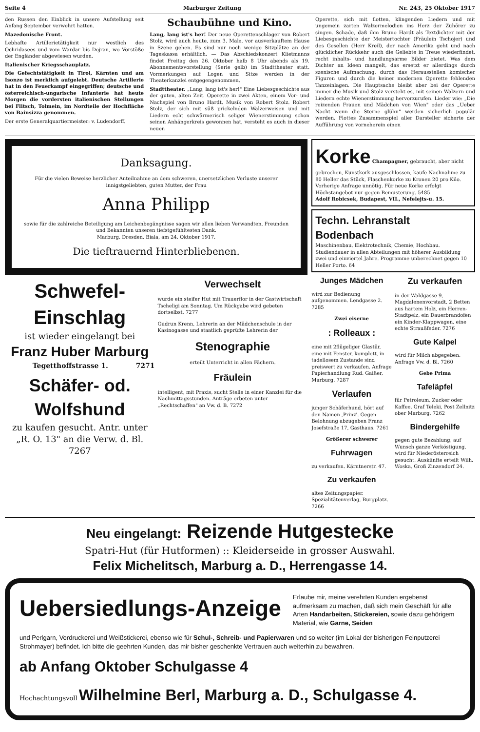Seite 4 Marburger Zeitung Nr. 243, 25 Oktober 1917
den Russen den Einblick in unsere Aufstellung seit Anfang September verwehrt hatten.
Mazedonische Front.
Lebhafte Artillerietätigkeit nur westlich des Ochridasees und vom Wardar bis Dojran, wo Vorstöße der Engländer abgewiesen wurden.
Italienischer Kriegsschauplatz.
Die Gefechtstätigkeit in Tirol, Kärnten und am Isonzo ist merklich aufgelebt. Deutsche Artillerie hat in den Feuerkampf eingegriffen; deutsche und österreichisch-ungarische Infanterie hat heute Morgen die vordersten italienischen Stellungen bei Flitsch, Tolmein, im Nordteile der Hochfläche von Bainsizza genommen.
Der erste Generalquartiermeister: v. Ludendorff.
Schaubühne und Kino.
Lang, lang ist's her! Der neue Operettenschlager von Robert Stolz, wird auch heute, zum 3. Male, vor ausverkauftem Hause in Szene gehen. Es sind nur noch wenige Sitzplätze an der Tageskassa erhältlich. — Das Abschiedskonzert Klietmanns findet Freitag den 26. Oktober halb 8 Uhr abends als 19. Abonnementsvorstellung (Serie gelb) im Stadttheater statt. Vormerkungen auf Logen und Sitze werden in der Theaterkanzlei entgegengenommen.
Stadttheater. „Lang, lang ist's her!" Eine Liebesgeschichte aus der guten, alten Zeit. Operette in zwei Akten, einem Vor- und Nachspiel von Bruno Hardt. Musik von Robert Stolz. Robert Stolz, der sich mit süß prickelnden Walzerweisen und mit Liedern echt schwärmerisch seliger Wienerstimmung schon seinen Anhängerkreis gewonnen hat, versteht es auch in dieser neuen
Operette, sich mit flotten, klingenden Liedern und mit ungemein zarten Walzermelodien ins Herz der Zuhörer zu singen. Schade, daß ihm Bruno Hardt als Textdichter mit der Liebesgeschichte der Meistertochter (Fräulein Tschojer) und des Gesellen (Herr Kreil), der nach Amerika geht und nach glücklicher Rückkehr auch die Geliebte in Treue wiederfindet, recht inhalts- und handlungsarme Bilder bietet. Was dem Dichter an Ideen mangelt, das ersetzt er allerdings durch szenische Aufmachung, durch das Herausstellen komischer Figuren und durch die keiner modernen Operette fehlenden Tanzeinlagen. Die Hauptsache bleibt aber bei der Operette immer die Musik und Stolz versteht es, mit seinen Walzern und Liedern echte Wienerstimmung hervorzurufen. Lieder wie: „Die reizenden Frauen und Mädchen von Wien" oder das „Ueber Nacht wenn die Sterne glühn" werden sicherlich populär werden. Flottes Zusammenspiel aller Darsteller sicherte der Aufführung von vorneherein einen
Danksagung.
Für die vielen Beweise herzlicher Anteilnahme an dem schweren, unersetzlichen Verluste unserer innigstgeliebten, guten Mutter, der Frau
Anna Philipp
sowie für die zahlreiche Beteiligung am Leichenbegängnisse sagen wir allen lieben Verwandten, Freunden und Bekannten unseren tiefstgefühltesten Dank.
Marburg, Dresden, Biala, am 24. Oktober 1917.
Die tieftrauernd Hinterbliebenen.
Schwefel-Einschlag
ist wieder eingelangt bei
Franz Huber Marburg
Tegetthoffstrasse 1. 7271
Schäfer- od. Wolfshund
zu kaufen gesucht. Antr. unter „R. O. 13" an die Verw. d. Bl. 7267
Verwechselt
wurde ein steifer Hut mit Trauerflor in der Gastwirtschaft Tscheligi am Sonntag. Um Rückgabe wird gebeten dortselbst. 7277
Gudrun Krenn, Lehrerin an der Mädchenschule in der Kasinogasse und staatlich geprüfte Lehrerin der
Stenographie
erteilt Unterricht in allen Fächern.
Fräulein
intelligent, mit Praxis, sucht Stelle in einer Kanzlei für die Nachmittagsstunden. Anträge erbeten unter „Rechtschaffen" an Vw. d. B. 7272
Korke Champagner, gebraucht, aber nicht gebrochen, Kunstkork ausgeschlossen, kaufe Nachnahme zu 80 Heller das Stück, Flaschenkorke zu Kronen 20 pro Kilo. Vorherige Anfrage unnötig. Für neue Korke erfolgt Höchstangebot nur gegen Bemusterung. 5485
Adolf Robicsek, Budapest, VII., Nefelejts-u. 15.
Techn. Lehranstalt Bodenbach
Maschinenbau, Elektrotechnik, Chemie, Hochbau. Studiendauer in allen Abteilungen mit höherer Ausbildung zwei und einviertel Jahre. Programme unberechnet gegen 10 Heller Porto. 64
Junges Mädchen
wird zur Bedienung aufgenommen. Lendgasse 2. 7285
Zwei eiserne
: Rolleaux :
eine mit 2flügeliger Glastür, eine mit Fenster, komplett, in tadellosem Zustande sind preiswert zu verkaufen. Anfrage Papierhandlung Rud. Gaißer, Marburg. 7287
Verlaufen
junger Schäferhund, hört auf den Namen ‚Prinz'. Gegen Belohnung abzugeben Franz Josefstraße 17, Gasthaus. 7261
Größerer schwerer
Fuhrwagen
zu verkaufen. Kärntnerstr. 47.
Zu verkaufen
altes Zeitungspapier. Spezialitätenverlag, Burgplatz. 7266
Zu verkaufen
in der Waldgasse 9, Magdalenenvorstadt, 2 Betten aus hartem Holz, ein Herren-Stadtpelz, ein Dauerbrandofen ein Kinder-Klappwagen, eine echte Straußfeder. 7276
Gute Kalpel
wird für Milch abgegeben. Anfrage Vw. d. Bl. 7260
Gebe Prima
Tafeläpfel
für Petroleum, Zucker oder Kaffee. Graf Teleki, Post Zellnitz ober Marburg. 7262
Bindergehilfe
gegen gute Bezahlung, auf Wunsch ganze Verköstigung, wird für Niederösterreich gesucht. Auskünfte erteilt Wilh. Woska, Groß Zinzendorf 24.
Neu eingelangt: Reizende Hutgestecke
Spatri-Hut (für Hutformen) :: Kleiderseide in grosser Auswahl.
Felix Michelitsch, Marburg a. D., Herrengasse 14.
Uebersiedlungs-Anzeige
Erlaube mir, meine verehrten Kunden ergebenst aufmerksam zu machen, daß sich mein Geschäft für alle Arten Handarbeiten, Stickereien, sowie dazu gehörigem Material, wie Garne, Seiden
und Perlgarn, Vordruckerei und Weißstickerei, ebenso wie für Schul-, Schreib- und Papierwaren und so weiter (im Lokal der bisherigen Feinputzerei Strohmayer) befindet. Ich bitte die geehrten Kunden, das mir bisher geschenkte Vertrauen auch weiterhin zu bewahren.
ab Anfang Oktober Schulgasse 4
Hochachtungsvoll Wilhelmine Berl, Marburg a. D., Schulgasse 4.